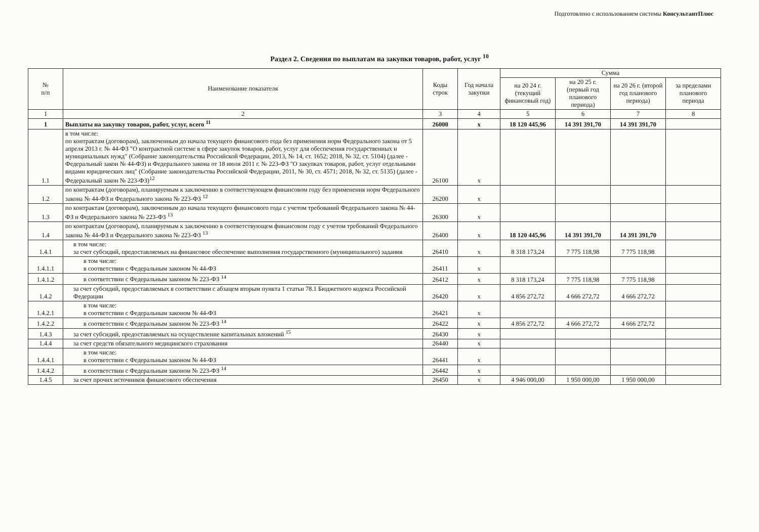Подготовлено с использованием системы КонсультантПлюс
Раздел 2. Сведения по выплатам на закупки товаров, работ, услуг <sup>10</sup>
| № п/п | Наименование показателя | Коды строк | Год начала закупки | Сумма | | | |
| --- | --- | --- | --- | --- | --- | --- | --- |
| | | | | на 20 24 г. (текущий финансовый год) | на 20 25 г. (первый год планового периода) | на 20 26 г. (второй год планового периода) | за пределами планового периода |
| 1 | 2 | 3 | 4 | 5 | 6 | 7 | 8 |
| 1 | Выплаты на закупку товаров, работ, услуг, всего <sup>11</sup> | 26000 | х | 18 120 445,96 | 14 391 391,70 | 14 391 391,70 | |
| 1.1 | в том числе: по контрактам (договорам), заключенным до начала текущего финансового года без применения норм Федерального закона от 5 апреля 2013 г. № 44-ФЗ "О контрактной системе в сфере закупок товаров, работ, услуг для обеспечения государственных и муниципальных нужд" (Собрание законодательства Российской Федерации, 2013, № 14, ст. 1652; 2018, № 32, ст. 5104) (далее - Федеральный закон № 44-ФЗ) и Федерального закона от 18 июля 2011 г. № 223-ФЗ "О закупках товаров, работ, услуг отдельными видами юридических лиц" (Собрание законодательства Российской Федерации, 2011, № 30, ст. 4571; 2018, № 32, ст. 5135) (далее - Федеральный закон № 223-ФЗ)<sup>12</sup> | 26100 | х | | | | |
| 1.2 | по контрактам (договорам), планируемым к заключению в соответствующем финансовом году без применения норм Федерального закона № 44-ФЗ и Федерального закона № 223-ФЗ <sup>12</sup> | 26200 | х | | | | |
| 1.3 | по контрактам (договорам), заключенным до начала текущего финансового года с учетом требований Федерального закона № 44-ФЗ и Федерального закона № 223-ФЗ <sup>13</sup> | 26300 | х | | | | |
| 1.4 | по контрактам (договорам), планируемым к заключению в соответствующем финансовом году с учетом требований Федерального закона № 44-ФЗ и Федерального закона № 223-ФЗ <sup>13</sup> | 26400 | х | 18 120 445,96 | 14 391 391,70 | 14 391 391,70 | |
| 1.4.1 | в том числе: за счет субсидий, предоставляемых на финансовое обеспечение выполнения государственного (муниципального) задания | 26410 | х | 8 318 173,24 | 7 775 118,98 | 7 775 118,98 | |
| 1.4.1.1 | в том числе: в соответствии с Федеральным законом № 44-ФЗ | 26411 | х | | | | |
| 1.4.1.2 | в соответствии с Федеральным законом № 223-ФЗ <sup>14</sup> | 26412 | х | 8 318 173,24 | 7 775 118,98 | 7 775 118,98 | |
| 1.4.2 | за счет субсидий, предоставляемых в соответствии с абзацем вторым пункта 1 статьи 78.1 Бюджетного кодекса Российской Федерации | 26420 | х | 4 856 272,72 | 4 666 272,72 | 4 666 272,72 | |
| 1.4.2.1 | в том числе: в соответствии с Федеральным законом № 44-ФЗ | 26421 | х | | | | |
| 1.4.2.2 | в соответствии с Федеральным законом № 223-ФЗ <sup>14</sup> | 26422 | х | 4 856 272,72 | 4 666 272,72 | 4 666 272,72 | |
| 1.4.3 | за счет субсидий, предоставляемых на осуществление капитальных вложений <sup>15</sup> | 26430 | х | | | | |
| 1.4.4 | за счет средств обязательного медицинского страхования | 26440 | х | | | | |
| 1.4.4.1 | в том числе: в соответствии с Федеральным законом № 44-ФЗ | 26441 | х | | | | |
| 1.4.4.2 | в соответствии с Федеральным законом № 223-ФЗ <sup>14</sup> | 26442 | х | | | | |
| 1.4.5 | за счет прочих источников финансового обеспечения | 26450 | х | 4 946 000,00 | 1 950 000,00 | 1 950 000,00 | |